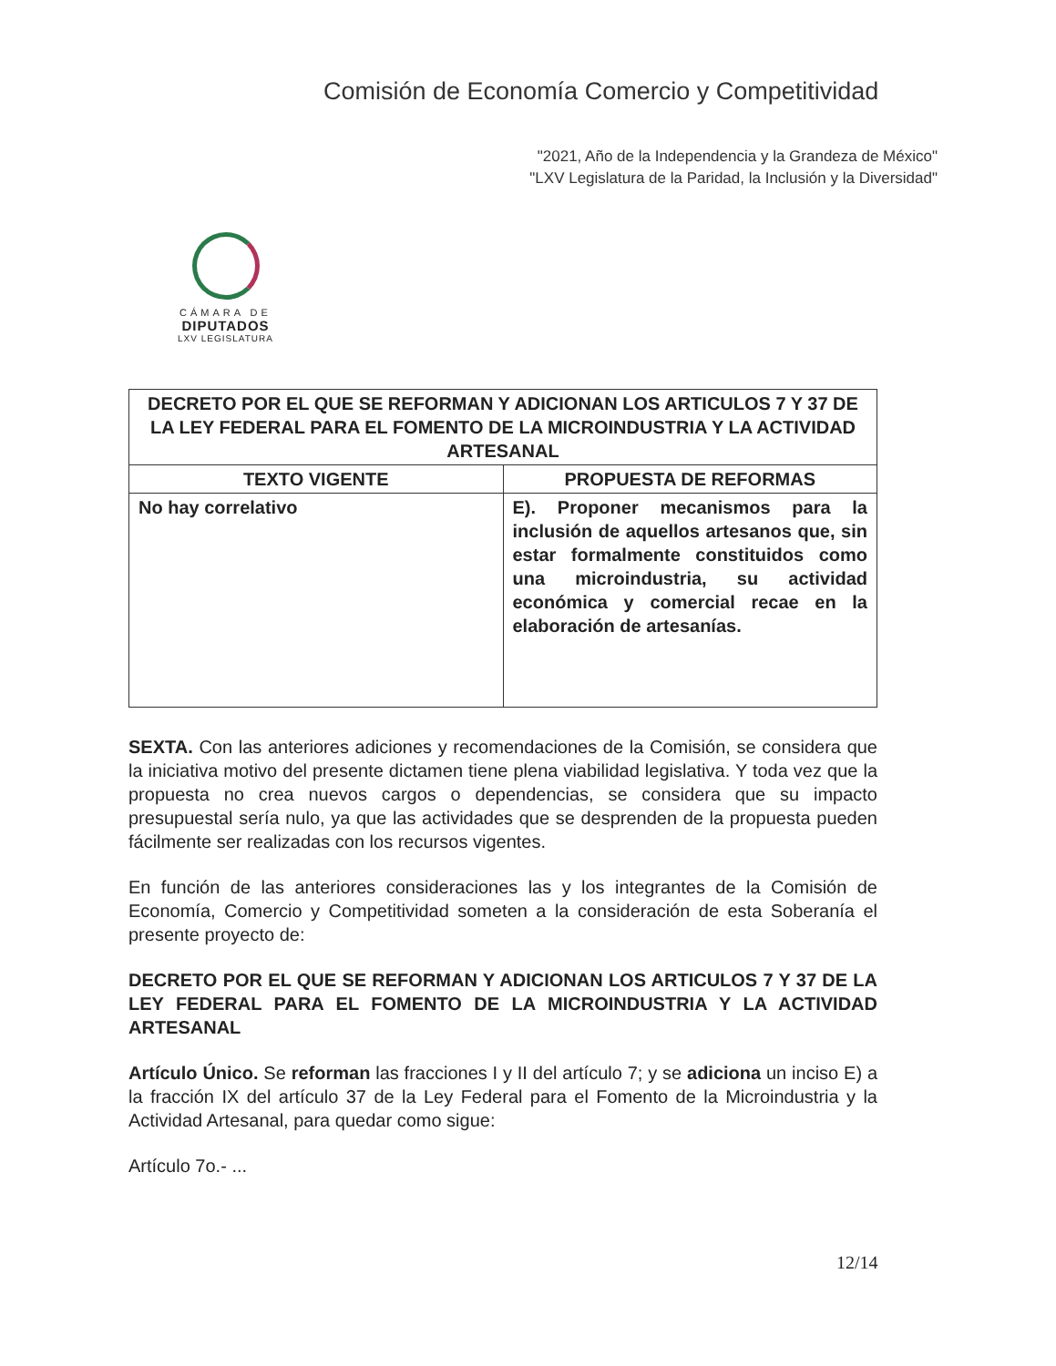Comisión de Economía Comercio y Competitividad
"2021, Año de la Independencia y la Grandeza de México"
"LXV Legislatura de la Paridad, la Inclusión y la Diversidad"
CÁMARA DE
DIPUTADOS
LXV LEGISLATURA
| DECRETO POR EL QUE SE REFORMAN Y ADICIONAN LOS ARTICULOS 7 Y 37 DE LA LEY FEDERAL PARA EL FOMENTO DE LA MICROINDUSTRIA Y LA ACTIVIDAD ARTESANAL | |
| --- | --- |
| TEXTO VIGENTE | PROPUESTA DE REFORMAS |
| No hay correlativo | E). Proponer mecanismos para la inclusión de aquellos artesanos que, sin estar formalmente constituidos como una microindustria, su actividad económica y comercial recae en la elaboración de artesanías. |
SEXTA. Con las anteriores adiciones y recomendaciones de la Comisión, se considera que la iniciativa motivo del presente dictamen tiene plena viabilidad legislativa. Y toda vez que la propuesta no crea nuevos cargos o dependencias, se considera que su impacto presupuestal sería nulo, ya que las actividades que se desprenden de la propuesta pueden fácilmente ser realizadas con los recursos vigentes.
En función de las anteriores consideraciones las y los integrantes de la Comisión de Economía, Comercio y Competitividad someten a la consideración de esta Soberanía el presente proyecto de:
DECRETO POR EL QUE SE REFORMAN Y ADICIONAN LOS ARTICULOS 7 Y 37 DE LA LEY FEDERAL PARA EL FOMENTO DE LA MICROINDUSTRIA Y LA ACTIVIDAD ARTESANAL
Artículo Único. Se reforman las fracciones I y II del artículo 7; y se adiciona un inciso E) a la fracción IX del artículo 37 de la Ley Federal para el Fomento de la Microindustria y la Actividad Artesanal, para quedar como sigue:
Artículo 7o.- ...
12/14